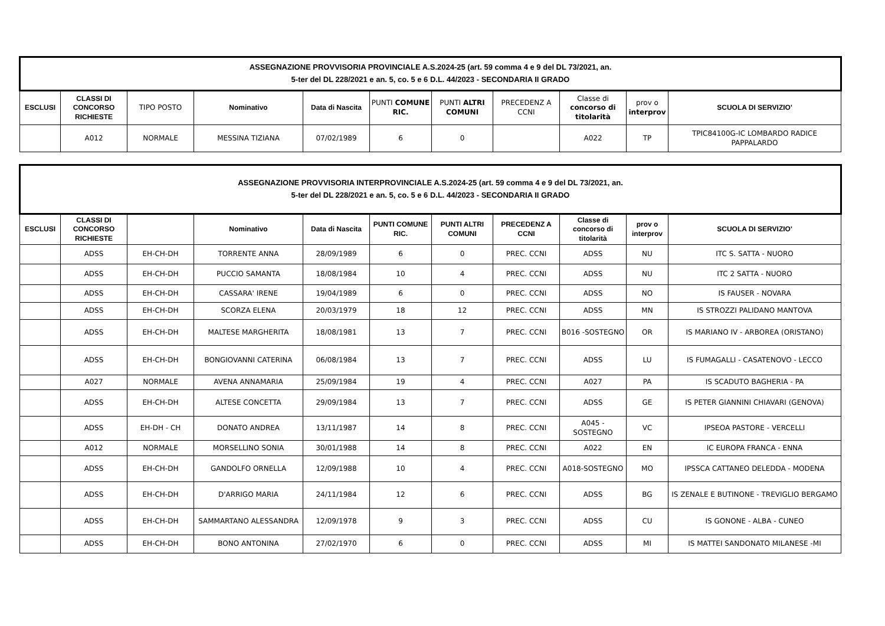| ASSEGNAZIONE PROVVISORIA PROVINCIALE A.S.2024-25 (art. 59 comma 4 e 9 del DL 73/2021, an. 5-ter del DL 228/2021 e an. 5, co. 5 e 6 D.L. 44/2023 - SECONDARIA II GRADO | | | | | | | | | | |
| ESCLUSI | CLASSI DI CONCORSO RICHIESTE | TIPO POSTO | Nominativo | Data di Nascita | PUNTI COMUNE RIC. | PUNTI ALTRI COMUNI | PRECEDENZ A CCNI | Classe di concorso di titolarità | prov o interprov | SCUOLA DI SERVIZIO' |
| | A012 | NORMALE | MESSINA TIZIANA | 07/02/1989 | 6 | 0 | | A022 | TP | TPIC84100G-IC LOMBARDO RADICE PAPPALARDO |
| ASSEGNAZIONE PROVVISORIA INTERPROVINCIALE A.S.2024-25 (art. 59 comma 4 e 9 del DL 73/2021, an. 5-ter del DL 228/2021 e an. 5, co. 5 e 6 D.L. 44/2023 - SECONDARIA II GRADO | | | | | | | | | | |
| ESCLUSI | CLASSI DI CONCORSO RICHIESTE | | Nominativo | Data di Nascita | PUNTI COMUNE RIC. | PUNTI ALTRI COMUNI | PRECEDENZ A CCNI | Classe di concorso di titolarità | prov o interprov | SCUOLA DI SERVIZIO' |
| | ADSS | EH-CH-DH | TORRENTE ANNA | 28/09/1989 | 6 | 0 | PREC. CCNI | ADSS | NU | ITC S. SATTA - NUORO |
| | ADSS | EH-CH-DH | PUCCIO SAMANTA | 18/08/1984 | 10 | 4 | PREC. CCNI | ADSS | NU | ITC 2 SATTA - NUORO |
| | ADSS | EH-CH-DH | CASSARA' IRENE | 19/04/1989 | 6 | 0 | PREC. CCNI | ADSS | NO | IS FAUSER - NOVARA |
| | ADSS | EH-CH-DH | SCORZA ELENA | 20/03/1979 | 18 | 12 | PREC. CCNI | ADSS | MN | IS STROZZI PALIDANO MANTOVA |
| | ADSS | EH-CH-DH | MALTESE MARGHERITA | 18/08/1981 | 13 | 7 | PREC. CCNI | B016 -SOSTEGNO | OR | IS MARIANO IV - ARBOREA (ORISTANO) |
| | ADSS | EH-CH-DH | BONGIOVANNI CATERINA | 06/08/1984 | 13 | 7 | PREC. CCNI | ADSS | LU | IS FUMAGALLI - CASATENOVO - LECCO |
| | A027 | NORMALE | AVENA ANNAMARIA | 25/09/1984 | 19 | 4 | PREC. CCNI | A027 | PA | IS SCADUTO BAGHERIA - PA |
| | ADSS | EH-CH-DH | ALTESE CONCETTA | 29/09/1984 | 13 | 7 | PREC. CCNI | ADSS | GE | IS PETER GIANNINI CHIAVARI (GENOVA) |
| | ADSS | EH-DH - CH | DONATO ANDREA | 13/11/1987 | 14 | 8 | PREC. CCNI | A045 - SOSTEGNO | VC | IPSEOA PASTORE - VERCELLI |
| | A012 | NORMALE | MORSELLINO SONIA | 30/01/1988 | 14 | 8 | PREC. CCNI | A022 | EN | IC EUROPA FRANCA - ENNA |
| | ADSS | EH-CH-DH | GANDOLFO ORNELLA | 12/09/1988 | 10 | 4 | PREC. CCNI | A018-SOSTEGNO | MO | IPSSCA CATTANEO DELEDDA - MODENA |
| | ADSS | EH-CH-DH | D'ARRIGO MARIA | 24/11/1984 | 12 | 6 | PREC. CCNI | ADSS | BG | IS ZENALE E BUTINONE - TREVIGLIO BERGAMO |
| | ADSS | EH-CH-DH | SAMMARTANO ALESSANDRA | 12/09/1978 | 9 | 3 | PREC. CCNI | ADSS | CU | IS GONONE - ALBA - CUNEO |
| | ADSS | EH-CH-DH | BONO ANTONINA | 27/02/1970 | 6 | 0 | PREC. CCNI | ADSS | MI | IS MATTEI SANDONATO MILANESE -MI |